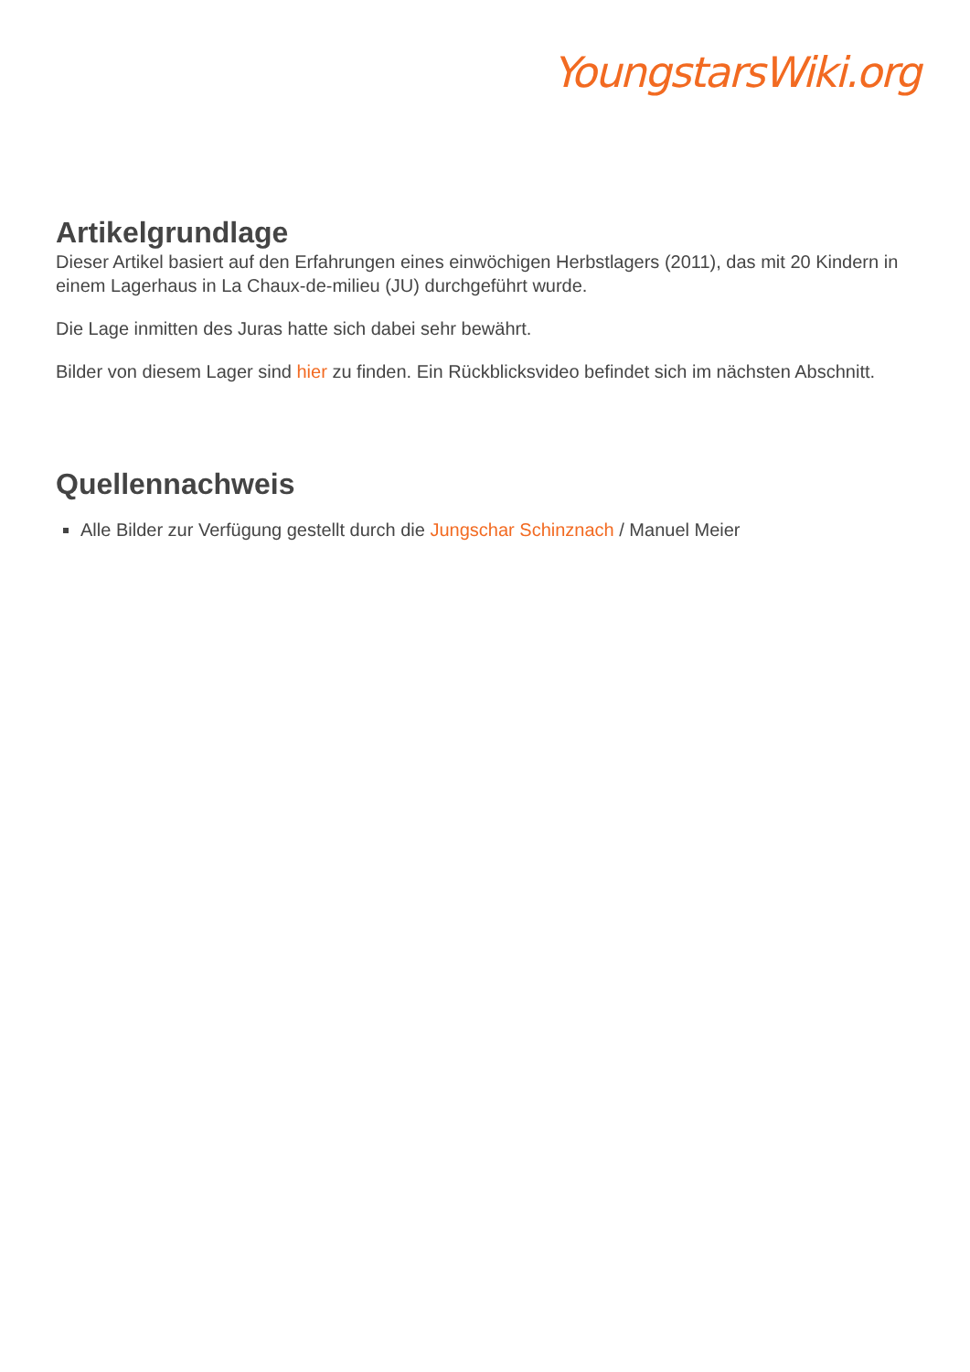YoungstarsWiki.org
Artikelgrundlage
Dieser Artikel basiert auf den Erfahrungen eines einwöchigen Herbstlagers (2011), das mit 20 Kindern in einem Lagerhaus in La Chaux-de-milieu (JU) durchgeführt wurde.
Die Lage inmitten des Juras hatte sich dabei sehr bewährt.
Bilder von diesem Lager sind hier zu finden. Ein Rückblicksvideo befindet sich im nächsten Abschnitt.
Quellennachweis
Alle Bilder zur Verfügung gestellt durch die Jungschar Schinznach / Manuel Meier